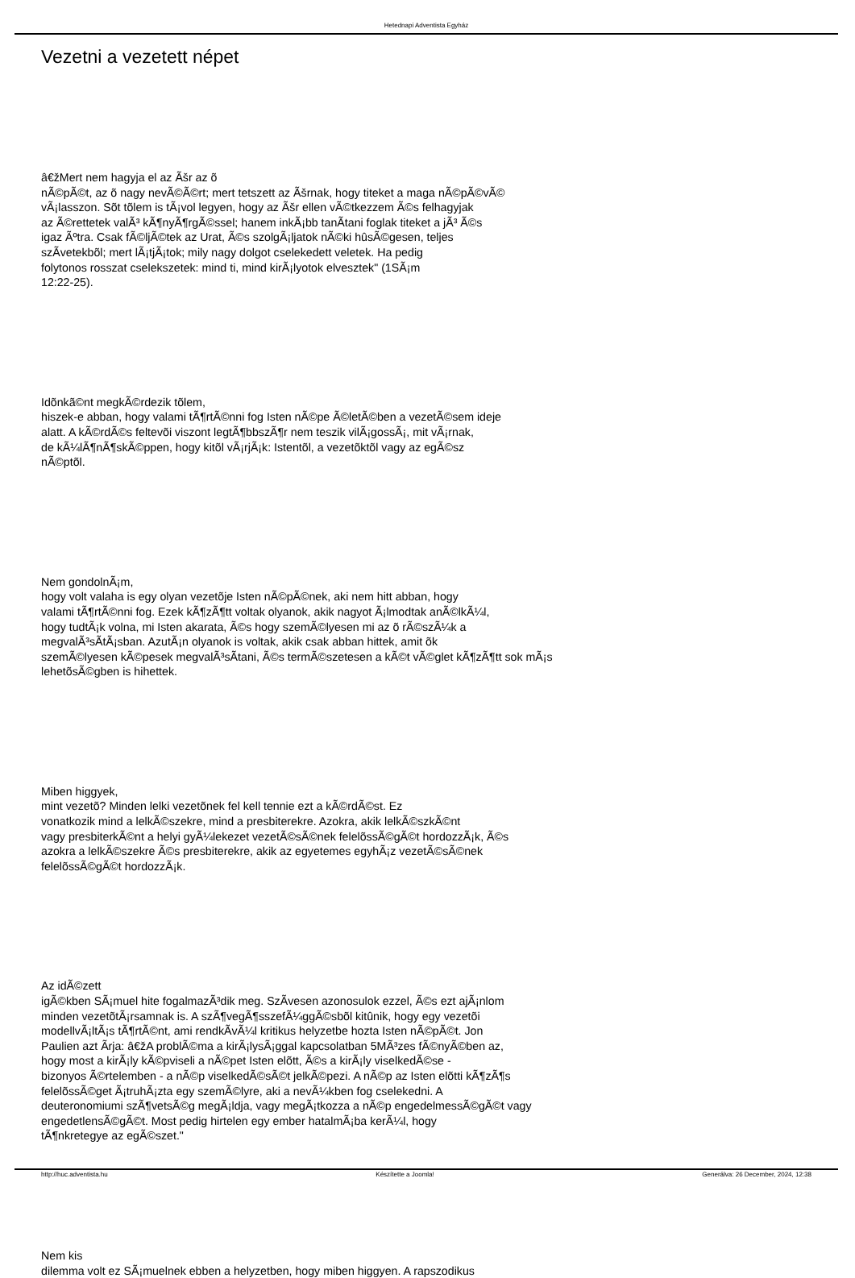Hetednapi Adventista Egyház
Vezetni a vezetett népet
â€žMert nem hagyja el az Ãšr az õ
nÃ©pÃ©t, az õ nagy nevÃ©Ã©rt; mert tetszett az Ãšrnak, hogy titeket a maga nÃ©pÃ©vÃ©
vÃ¡lasszon. Sõt tõlem is tÃ¡vol legyen, hogy az Ãšr ellen vÃ©tkezzem Ã©s felhagyjak
az Ã©rettetek valÃ³ kÃ¶nyÃ¶rgÃ©ssel; hanem inkÃ¡bb tanÃ­tani foglak titeket a jÃ³ Ã©s
igaz Ãºtra. Csak fÃ©ljÃ©tek az Urat, Ã©s szolgÃ¡ljatok nÃ©ki hûsÃ©gesen, teljes
szÃ­vetekbõl; mert lÃ¡tjÃ¡tok; mily nagy dolgot cselekedett veletek. Ha pedig
folytonos rosszat cselekszetek: mind ti, mind kirÃ¡lyotok elvesztek" (1SÃ¡m
12:22-25).
Idõnkã©nt megkÃ©rdezik tõlem,
hiszek-e abban, hogy valami tÃ¶rtÃ©nni fog Isten nÃ©pe Ã©letÃ©ben a vezetÃ©sem ideje
alatt. A kÃ©rdÃ©s feltevõi viszont legtÃ¶bbszÃ¶r nem teszik vilÃ¡gossÃ¡, mit vÃ¡rnak,
de kÃ¼lÃ¶nÃ¶skÃ©ppen, hogy kitõl vÃ¡rjÃ¡k: Istentõl, a vezetõktõl vagy az egÃ©sz
nÃ©ptõl.
Nem gondolnÃ¡m,
hogy volt valaha is egy olyan vezetõje Isten nÃ©pÃ©nek, aki nem hitt abban, hogy
valami tÃ¶rtÃ©nni fog. Ezek kÃ¶zÃ¶tt voltak olyanok, akik nagyot Ã¡lmodtak anÃ©lkÃ¼l,
hogy tudtÃ¡k volna, mi Isten akarata, Ã©s hogy szemÃ©lyesen mi az õ rÃ©szÃ¼k a
megvalÃ³sÃ­tÃ¡sban. AzutÃ¡n olyanok is voltak, akik csak abban hittek, amit õk
szemÃ©lyesen kÃ©pesek megvalÃ³sÃ­tani, Ã©s termÃ©szetesen a kÃ©t vÃ©glet kÃ¶zÃ¶tt sok mÃ¡s
lehetõsÃ©gben is hihettek.
Miben higgyek,
mint vezetõ? Minden lelki vezetõnek fel kell tennie ezt a kÃ©rdÃ©st. Ez
vonatkozik mind a lelkÃ©szekre, mind a presbiterekre. Azokra, akik lelkÃ©szkÃ©nt
vagy presbiterkÃ©nt a helyi gyÃ¼lekezet vezetÃ©sÃ©nek felelõssÃ©gÃ©t hordozzÃ¡k, Ã©s
azokra a lelkÃ©szekre Ã©s presbiterekre, akik az egyetemes egyhÃ¡z vezetÃ©sÃ©nek
felelõssÃ©gÃ©t hordozzÃ¡k.
Az idÃ©zett
igÃ©kben SÃ¡muel hite fogalmazÃ³dik meg. SzÃ­vesen azonosulok ezzel, Ã©s ezt ajÃ¡nlom
minden vezetõtÃ¡rsamnak is. A szÃ¶vegÃ¶sszefÃ¼ggÃ©sbõl kitûnik, hogy egy vezetõi
modellvÃ¡ltÃ¡s tÃ¶rtÃ©nt, ami rendkÃ­vÃ¼l kritikus helyzetbe hozta Isten nÃ©pÃ©t. Jon
Paulien azt Ã­rja: â€žA problÃ©ma a kirÃ¡lysÃ¡ggal kapcsolatban 5MÃ³zes fÃ©nyÃ©ben az,
hogy most a kirÃ¡ly kÃ©pviseli a nÃ©pet Isten elõtt, Ã©s a kirÃ¡ly viselkedÃ©se -
bizonyos Ã©rtelemben - a nÃ©p viselkedÃ©sÃ©t jelkÃ©pezi. A nÃ©p az Isten elõtti kÃ¶zÃ¶s
felelõssÃ©get Ã¡truhÃ¡zta egy szemÃ©lyre, aki a nevÃ¼kben fog cselekedni. A
deuteronomiumi szÃ¶vetsÃ©g megÃ¡ldja, vagy megÃ¡tkozza a nÃ©p engedelmessÃ©gÃ©t vagy
engedetlensÃ©gÃ©t. Most pedig hirtelen egy ember hatalmÃ¡ba kerÃ¼l, hogy
tÃ¶nkretegye az egÃ©szet."
Nem kis
dilemma volt ez SÃ¡muelnek ebben a helyzetben, hogy miben higgyen. A rapszodikus
http://huc.adventista.hu Készítette a Joomla! Generálva: 26 December, 2024, 12:38